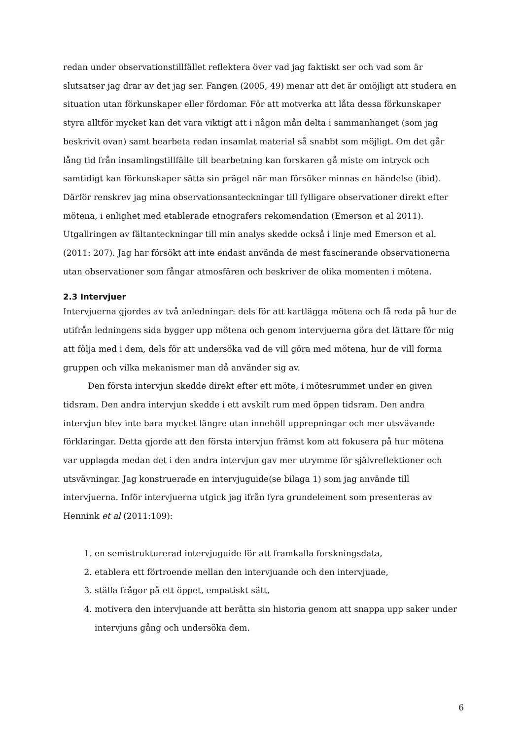redan under observationstillfället reflektera över vad jag faktiskt ser och vad som är slutsatser jag drar av det jag ser. Fangen (2005, 49) menar att det är omöjligt att studera en situation utan förkunskaper eller fördomar. För att motverka att låta dessa förkunskaper styra alltför mycket kan det vara viktigt att i någon mån delta i sammanhanget (som jag beskrivit ovan) samt bearbeta redan insamlat material så snabbt som möjligt. Om det går lång tid från insamlingstillfälle till bearbetning kan forskaren gå miste om intryck och samtidigt kan förkunskaper sätta sin prägel när man försöker minnas en händelse (ibid). Därför renskrev jag mina observationsanteckningar till fylligare observationer direkt efter mötena, i enlighet med etablerade etnografers rekomendation (Emerson et al 2011). Utgallringen av fältanteckningar till min analys skedde också i linje med Emerson et al. (2011: 207). Jag har försökt att inte endast använda de mest fascinerande observationerna utan observationer som fångar atmosfären och beskriver de olika momenten i mötena.
2.3 Intervjuer
Intervjuerna gjordes av två anledningar: dels för att kartlägga mötena och få reda på hur de utifrån ledningens sida bygger upp mötena och genom intervjuerna göra det lättare för mig att följa med i dem, dels för att undersöka vad de vill göra med mötena, hur de vill forma gruppen och vilka mekanismer man då använder sig av.
Den första intervjun skedde direkt efter ett möte, i mötesrummet under en given tidsram. Den andra intervjun skedde i ett avskilt rum med öppen tidsram. Den andra intervjun blev inte bara mycket längre utan innehöll upprepningar och mer utsvävande förklaringar. Detta gjorde att den första intervjun främst kom att fokusera på hur mötena var upplagda medan det i den andra intervjun gav mer utrymme för självreflektioner och utsvävningar. Jag konstruerade en intervjuguide(se bilaga 1) som jag använde till intervjuerna. Inför intervjuerna utgick jag ifrån fyra grundelement som presenteras av Hennink et al (2011:109):
1. en semistrukturerad intervjuguide för att framkalla forskningsdata,
2. etablera ett förtroende mellan den intervjuande och den intervjuade,
3. ställa frågor på ett öppet, empatiskt sätt,
4. motivera den intervjuande att berätta sin historia genom att snappa upp saker under intervjuns gång och undersöka dem.
6